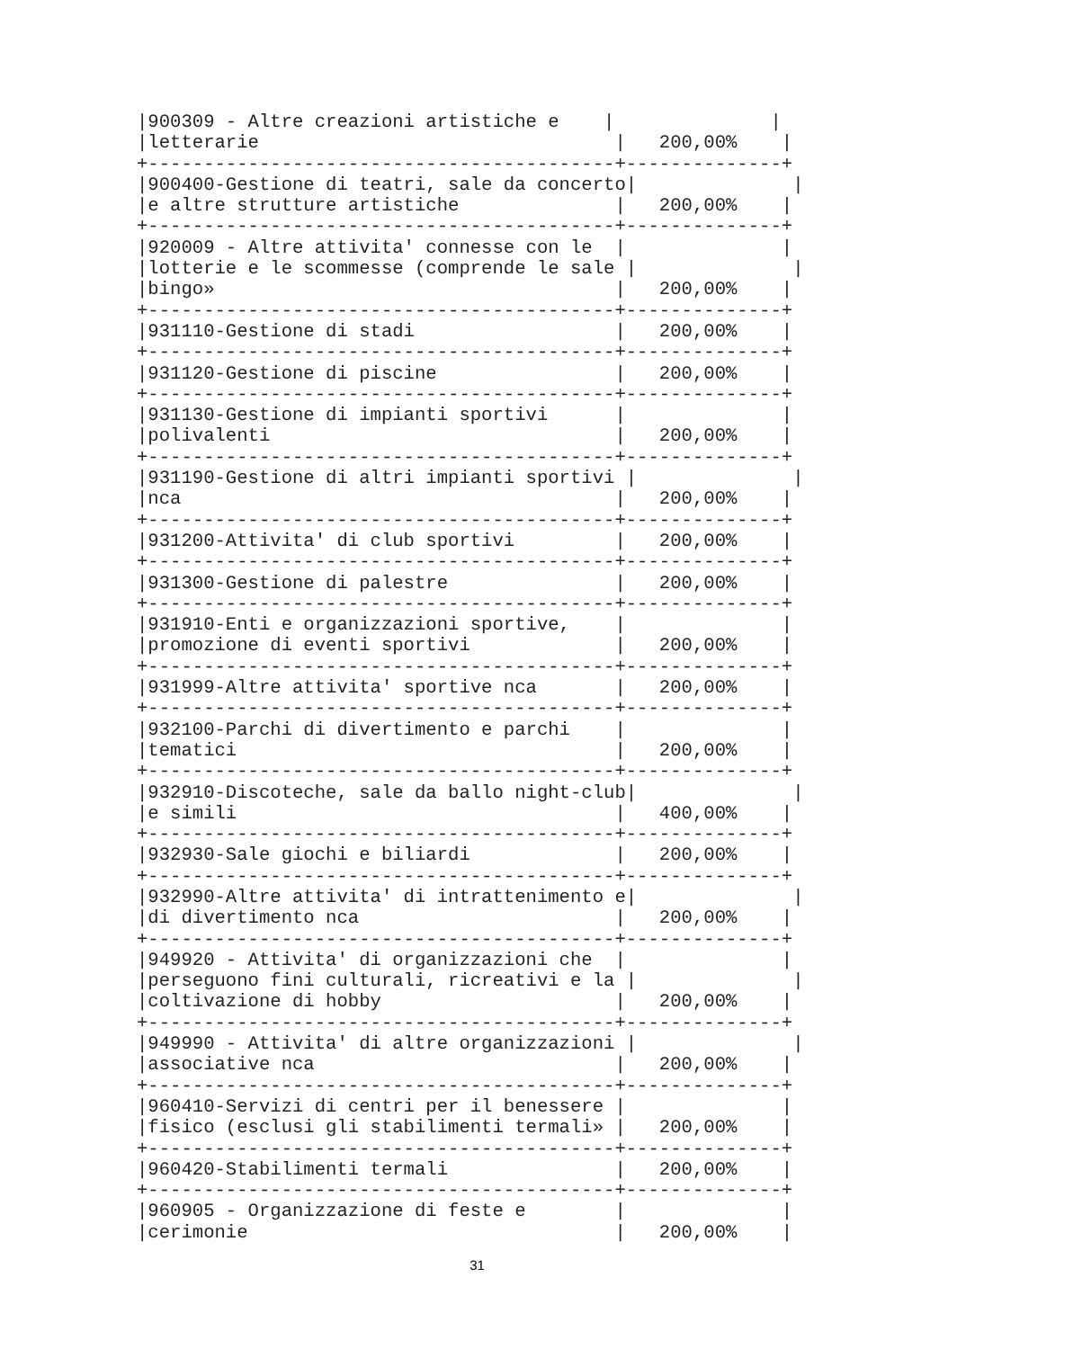|900309 - Altre creazioni artistiche e    |              |
|letterarie                                |   200,00%    |
+------------------------------------------+--------------+
|900400-Gestione di teatri, sale da concerto|              |
|e altre strutture artistiche              |   200,00%    |
+------------------------------------------+--------------+
|920009 - Altre attivita' connesse con le  |              |
|lotterie e le scommesse (comprende le sale |              |
|bingo»                                    |   200,00%    |
+------------------------------------------+--------------+
|931110-Gestione di stadi                  |   200,00%    |
+------------------------------------------+--------------+
|931120-Gestione di piscine                |   200,00%    |
+------------------------------------------+--------------+
|931130-Gestione di impianti sportivi      |              |
|polivalenti                               |   200,00%    |
+------------------------------------------+--------------+
|931190-Gestione di altri impianti sportivi |              |
|nca                                       |   200,00%    |
+------------------------------------------+--------------+
|931200-Attivita' di club sportivi         |   200,00%    |
+------------------------------------------+--------------+
|931300-Gestione di palestre               |   200,00%    |
+------------------------------------------+--------------+
|931910-Enti e organizzazioni sportive,    |              |
|promozione di eventi sportivi             |   200,00%    |
+------------------------------------------+--------------+
|931999-Altre attivita' sportive nca       |   200,00%    |
+------------------------------------------+--------------+
|932100-Parchi di divertimento e parchi    |              |
|tematici                                  |   200,00%    |
+------------------------------------------+--------------+
|932910-Discoteche, sale da ballo night-club|              |
|e simili                                  |   400,00%    |
+------------------------------------------+--------------+
|932930-Sale giochi e biliardi             |   200,00%    |
+------------------------------------------+--------------+
|932990-Altre attivita' di intrattenimento e|              |
|di divertimento nca                       |   200,00%    |
+------------------------------------------+--------------+
|949920 - Attivita' di organizzazioni che  |              |
|perseguono fini culturali, ricreativi e la |              |
|coltivazione di hobby                     |   200,00%    |
+------------------------------------------+--------------+
|949990 - Attivita' di altre organizzazioni |              |
|associative nca                           |   200,00%    |
+------------------------------------------+--------------+
|960410-Servizi di centri per il benessere |              |
|fisico (esclusi gli stabilimenti termali» |   200,00%    |
+------------------------------------------+--------------+
|960420-Stabilimenti termali               |   200,00%    |
+------------------------------------------+--------------+
|960905 - Organizzazione di feste e        |              |
|cerimonie                                 |   200,00%    |
31